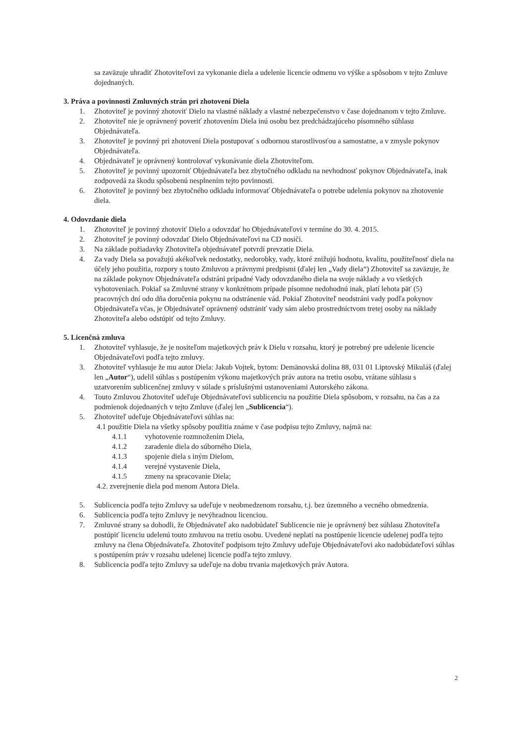sa zaväzuje uhradiť Zhotoviteľovi za vykonanie diela a udelenie licencie odmenu vo výške a spôsobom v tejto Zmluve dojednaných.
3. Práva a povinnosti Zmluvných strán pri zhotovení Diela
1. Zhotoviteľ je povinný zhotoviť Dielo na vlastné náklady a vlastné nebezpečenstvo v čase dojednanom v tejto Zmluve.
2. Zhotoviteľ nie je oprávnený poveriť zhotovením Diela inú osobu bez predchádzajúceho písomného súhlasu Objednávateľa.
3. Zhotoviteľ je povinný pri zhotovení Diela postupovať s odbornou starostlivosťou a samostatne, a v zmysle pokynov Objednávateľa.
4. Objednávateľ je oprávnený kontrolovať vykonávanie diela Zhotoviteľom.
5. Zhotoviteľ je povinný upozorniť Objednávateľa bez zbytočného odkladu na nevhodnosť pokynov Objednávateľa, inak zodpovedá za škodu spôsobenú nesplnením tejto povinnosti.
6. Zhotoviteľ je povinný bez zbytočného odkladu informovať Objednávateľa o potrebe udelenia pokynov na zhotovenie diela.
4. Odovzdanie diela
1. Zhotoviteľ je povinný zhotoviť Dielo a odovzdať ho Objednávateľovi v termíne do 30. 4. 2015.
2. Zhotoviteľ je povinný odovzdať Dielo Objednávateľovi na CD nosiči.
3. Na základe požiadavky Zhotoviteľa objednávateľ potvrdí prevzatie Diela.
4. Za vady Diela sa považujú akékoľvek nedostatky, nedorobky, vady, ktoré znižujú hodnotu, kvalitu, použiteľnosť diela na účely jeho použitia, rozpory s touto Zmluvou a právnymi predpismi (ďalej len „Vady diela“) Zhotoviteľ sa zaväzuje, že na základe pokynov Objednávateľa odstráni prípadné Vady odovzdaného diela na svoje náklady a vo všetkých vyhotoveniach. Pokiaľ sa Zmluvné strany v konkrétnom prípade písomne nedohodnú inak, platí lehota päť (5) pracovných dní odo dňa doručenia pokynu na odstránenie vád. Pokiaľ Zhotoviteľ neodstráni vady podľa pokynov Objednávateľa včas, je Objednávateľ oprávnený odstrániť vady sám alebo prostredníctvom tretej osoby na náklady Zhotoviteľa alebo odstúpiť od tejto Zmluvy.
5. Licenčná zmluva
1. Zhotoviteľ vyhlasuje, že je nositeľom majetkových práv k Dielu v rozsahu, ktorý je potrebný pre udelenie licencie Objednávateľovi podľa tejto zmluvy.
3. Zhotoviteľ vyhlasuje že mu autor Diela: Jakub Vojtek, bytom: Demänovská dolina 88, 031 01 Liptovský Mikuláš (ďalej len „Autor“), udelil súhlas s postúpením výkonu majetkových práv autora na tretiu osobu, vrátane súhlasu s uzatvorením sublicenčnej zmluvy v súlade s príslušnými ustanoveniami Autorského zákona.
4. Touto Zmluvou Zhotoviteľ udeľuje Objednávateľovi sublicenciu na použitie Diela spôsobom, v rozsahu, na čas a za podmienok dojednaných v tejto Zmluve (ďalej len „Sublicencia“).
5. Zhotoviteľ udeľuje Objednávateľovi súhlas na:
4.1 použitie Diela na všetky spôsoby použitia známe v čase podpisu tejto Zmluvy, najmä na:
4.1.1 vyhotovenie rozmnožením Diela,
4.1.2 zaradenie diela do súborného Diela,
4.1.3 spojenie diela s iným Dielom,
4.1.4 verejné vystavenie Diela,
4.1.5 zmeny na spracovanie Diela;
4.2. zverejnenie diela pod menom Autora Diela.
5. Sublicencia podľa tejto Zmluvy sa udeľuje v neobmedzenom rozsahu, t.j. bez územného a vecného obmedzenia.
6. Sublicencia podľa tejto Zmluvy je nevýhradnou licenciou.
7. Zmluvné strany sa dohodli, že Objednávateľ ako nadobúdateľ Sublicencie nie je oprávnený bez súhlasu Zhotoviteľa postúpiť licenciu udelenú touto zmluvou na tretiu osobu. Uvedené neplatí na postúpenie licencie udelenej podľa tejto zmluvy na člena Objednávateľa. Zhotoviteľ podpisom tejto Zmluvy udeľuje Objednávateľovi ako nadobúdateľovi súhlas s postúpením práv v rozsahu udelenej licencie podľa tejto zmluvy.
8. Sublicencia podľa tejto Zmluvy sa udeľuje na dobu trvania majetkových práv Autora.
2